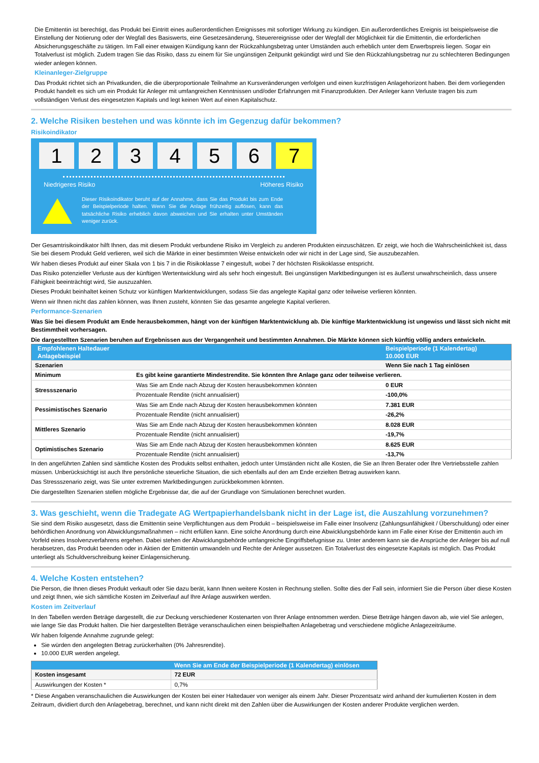Die Emittentin ist berechtigt, das Produkt bei Eintritt eines außerordentlichen Ereignisses mit sofortiger Wirkung zu kündigen. Ein außerordentliches Ereignis ist beispielsweise die Einstellung der Notierung oder der Wegfall des Basiswerts, eine Gesetzesänderung, Steuerereignisse oder der Wegfall der Möglichkeit für die Emittentin, die erforderlichen Absicherungsgeschäfte zu tätigen. Im Fall einer etwaigen Kündigung kann der Rückzahlungsbetrag unter Umständen auch erheblich unter dem Erwerbspreis liegen. Sogar ein Totalverlust ist möglich. Zudem tragen Sie das Risiko, dass zu einem für Sie ungünstigen Zeitpunkt gekündigt wird und Sie den Rückzahlungsbetrag nur zu schlechteren Bedingungen wieder anlegen können.
Kleinanleger-Zielgruppe
Das Produkt richtet sich an Privatkunden, die die überproportionale Teilnahme an Kursveränderungen verfolgen und einen kurzfristigen Anlagehorizont haben. Bei dem vorliegenden Produkt handelt es sich um ein Produkt für Anleger mit umfangreichen Kenntnissen und/oder Erfahrungen mit Finanzprodukten. Der Anleger kann Verluste tragen bis zum vollständigen Verlust des eingesetzten Kapitals und legt keinen Wert auf einen Kapitalschutz.
2. Welche Risiken bestehen und was könnte ich im Gegenzug dafür bekommen?
Risikoindikator
1 2 3 4 5 6 7
Niedrigeres Risiko Höheres Risiko
Dieser Risikoindikator beruht auf der Annahme, dass Sie das Produkt bis zum Ende der Beispielperiode halten. Wenn Sie die Anlage frühzeitig auflösen, kann das tatsächliche Risiko erheblich davon abweichen und Sie erhalten unter Umständen weniger zurück.
Der Gesamtrisikoindikator hilft Ihnen, das mit diesem Produkt verbundene Risiko im Vergleich zu anderen Produkten einzuschätzen. Er zeigt, wie hoch die Wahrscheinlichkeit ist, dass Sie bei diesem Produkt Geld verlieren, weil sich die Märkte in einer bestimmten Weise entwickeln oder wir nicht in der Lage sind, Sie auszubezahlen.
Wir haben dieses Produkt auf einer Skala von 1 bis 7 in die Risikoklasse 7 eingestuft, wobei 7 der höchsten Risikoklasse entspricht.
Das Risiko potenzieller Verluste aus der künftigen Wertentwicklung wird als sehr hoch eingestuft. Bei ungünstigen Marktbedingungen ist es äußerst unwahrscheinlich, dass unsere Fähigkeit beeinträchtigt wird, Sie auszuzahlen.
Dieses Produkt beinhaltet keinen Schutz vor künftigen Marktentwicklungen, sodass Sie das angelegte Kapital ganz oder teilweise verlieren könnten.
Wenn wir Ihnen nicht das zahlen können, was Ihnen zusteht, könnten Sie das gesamte angelegte Kapital verlieren.
Performance-Szenarien
Was Sie bei diesem Produkt am Ende herausbekommen, hängt von der künftigen Marktentwicklung ab. Die künftige Marktentwicklung ist ungewiss und lässt sich nicht mit Bestimmtheit vorhersagen.
Die dargestellten Szenarien beruhen auf Ergebnissen aus der Vergangenheit und bestimmten Annahmen. Die Märkte können sich künftig völlig anders entwickeln.
| Empfohlenen Haltedauer Anlagebeispiel | | Beispielperiode (1 Kalendertag) 10.000 EUR |
| --- | --- | --- |
| Szenarien | | Wenn Sie nach 1 Tag einlösen |
| Minimum | Es gibt keine garantierte Mindestrendite. Sie könnten Ihre Anlage ganz oder teilweise verlieren. | |
| Stressszenario | Was Sie am Ende nach Abzug der Kosten herausbekommen könnten | 0 EUR |
| | Prozentuale Rendite (nicht annualisiert) | -100,0% |
| Pessimistisches Szenario | Was Sie am Ende nach Abzug der Kosten herausbekommen könnten | 7.381 EUR |
| | Prozentuale Rendite (nicht annualisiert) | -26,2% |
| Mittleres Szenario | Was Sie am Ende nach Abzug der Kosten herausbekommen könnten | 8.028 EUR |
| | Prozentuale Rendite (nicht annualisiert) | -19,7% |
| Optimistisches Szenario | Was Sie am Ende nach Abzug der Kosten herausbekommen könnten | 8.625 EUR |
| | Prozentuale Rendite (nicht annualisiert) | -13,7% |
In den angeführten Zahlen sind sämtliche Kosten des Produkts selbst enthalten, jedoch unter Umständen nicht alle Kosten, die Sie an Ihren Berater oder Ihre Vertriebsstelle zahlen müssen. Unberücksichtigt ist auch Ihre persönliche steuerliche Situation, die sich ebenfalls auf den am Ende erzielten Betrag auswirken kann.
Das Stressszenario zeigt, was Sie unter extremen Marktbedingungen zurückbekommen könnten.
Die dargestellten Szenarien stellen mögliche Ergebnisse dar, die auf der Grundlage von Simulationen berechnet wurden.
3. Was geschieht, wenn die Tradegate AG Wertpapierhandelsbank nicht in der Lage ist, die Auszahlung vorzunehmen?
Sie sind dem Risiko ausgesetzt, dass die Emittentin seine Verpflichtungen aus dem Produkt – beispielsweise im Falle einer Insolvenz (Zahlungsunfähigkeit / Überschuldung) oder einer behördlichen Anordnung von Abwicklungsmaßnahmen – nicht erfüllen kann. Eine solche Anordnung durch eine Abwicklungsbehörde kann im Falle einer Krise der Emittentin auch im Vorfeld eines Insolvenzverfahrens ergehen. Dabei stehen der Abwicklungsbehörde umfangreiche Eingriffsbefugnisse zu. Unter anderem kann sie die Ansprüche der Anleger bis auf null herabsetzen, das Produkt beenden oder in Aktien der Emittentin umwandeln und Rechte der Anleger aussetzen. Ein Totalverlust des eingesetzte Kapitals ist möglich. Das Produkt unterliegt als Schuldverschreibung keiner Einlagensicherung.
4. Welche Kosten entstehen?
Die Person, die Ihnen dieses Produkt verkauft oder Sie dazu berät, kann Ihnen weitere Kosten in Rechnung stellen. Sollte dies der Fall sein, informiert Sie die Person über diese Kosten und zeigt Ihnen, wie sich sämtliche Kosten im Zeitverlauf auf Ihre Anlage auswirken werden.
Kosten im Zeitverlauf
In den Tabellen werden Beträge dargestellt, die zur Deckung verschiedener Kostenarten von Ihrer Anlage entnommen werden. Diese Beträge hängen davon ab, wie viel Sie anlegen, wie lange Sie das Produkt halten. Die hier dargestellten Beträge veranschaulichen einen beispielhaften Anlagebetrag und verschiedene mögliche Anlagezeiträume.
Wir haben folgende Annahme zugrunde gelegt:
Sie würden den angelegten Betrag zurückerhalten (0% Jahresrendite).
10.000 EUR werden angelegt.
| | Wenn Sie am Ende der Beispielperiode (1 Kalendertag) einlösen |
| --- | --- |
| Kosten insgesamt | 72 EUR |
| Auswirkungen der Kosten * | 0,7% |
* Diese Angaben veranschaulichen die Auswirkungen der Kosten bei einer Haltedauer von weniger als einem Jahr. Dieser Prozentsatz wird anhand der kumulierten Kosten in dem Zeitraum, dividiert durch den Anlagebetrag, berechnet, und kann nicht direkt mit den Zahlen über die Auswirkungen der Kosten anderer Produkte verglichen werden.